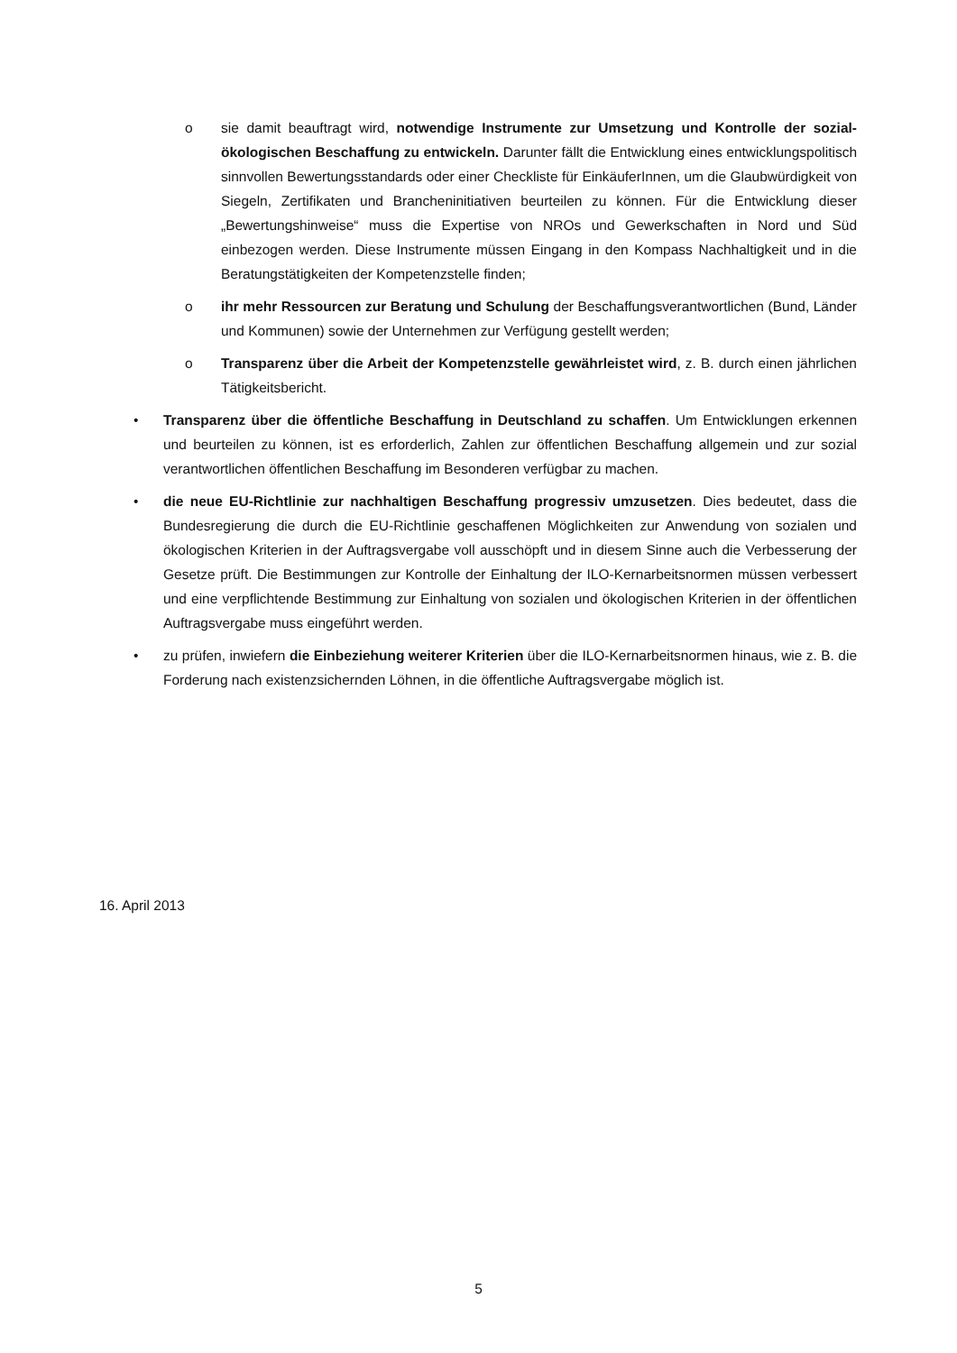o sie damit beauftragt wird, notwendige Instrumente zur Umsetzung und Kontrolle der sozial-ökologischen Beschaffung zu entwickeln. Darunter fällt die Entwicklung eines entwicklungspolitisch sinnvollen Bewertungsstandards oder einer Checkliste für EinkäuferInnen, um die Glaubwürdigkeit von Siegeln, Zertifikaten und Brancheninitiativen beurteilen zu können. Für die Entwicklung dieser „Bewertungshinweise“ muss die Expertise von NROs und Gewerkschaften in Nord und Süd einbezogen werden. Diese Instrumente müssen Eingang in den Kompass Nachhaltigkeit und in die Beratungstätigkeiten der Kompetenzstelle finden;
o ihr mehr Ressourcen zur Beratung und Schulung der Beschaffungsverantwortlichen (Bund, Länder und Kommunen) sowie der Unternehmen zur Verfügung gestellt werden;
o Transparenz über die Arbeit der Kompetenzstelle gewährleistet wird, z. B. durch einen jährlichen Tätigkeitsbericht.
• Transparenz über die öffentliche Beschaffung in Deutschland zu schaffen. Um Entwicklungen erkennen und beurteilen zu können, ist es erforderlich, Zahlen zur öffentlichen Beschaffung allgemein und zur sozial verantwortlichen öffentlichen Beschaffung im Besonderen verfügbar zu machen.
• die neue EU-Richtlinie zur nachhaltigen Beschaffung progressiv umzusetzen. Dies bedeutet, dass die Bundesregierung die durch die EU-Richtlinie geschaffenen Möglichkeiten zur Anwendung von sozialen und ökologischen Kriterien in der Auftragsvergabe voll ausschöpft und in diesem Sinne auch die Verbesserung der Gesetze prüft. Die Bestimmungen zur Kontrolle der Einhaltung der ILO-Kernarbeitsnormen müssen verbessert und eine verpflichtende Bestimmung zur Einhaltung von sozialen und ökologischen Kriterien in der öffentlichen Auftragsvergabe muss eingeführt werden.
• zu prüfen, inwiefern die Einbeziehung weiterer Kriterien über die ILO-Kernarbeitsnormen hinaus, wie z. B. die Forderung nach existenzsichernden Löhnen, in die öffentliche Auftragsvergabe möglich ist.
16. April 2013
5